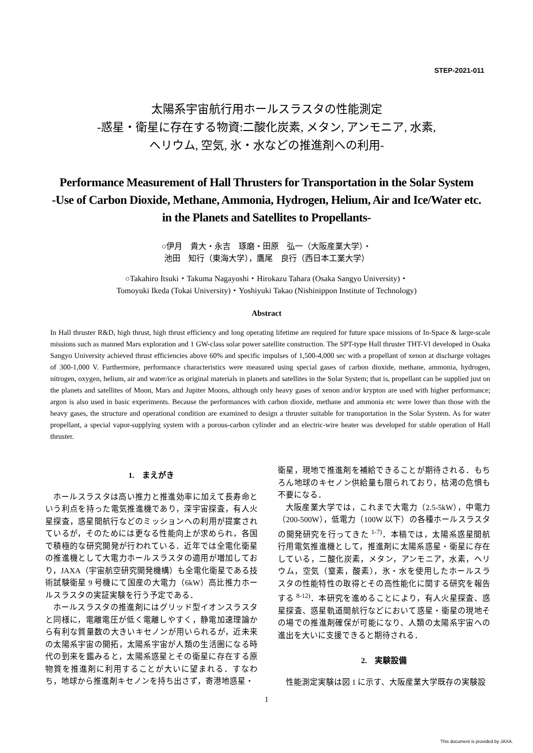STEP-2021-011
太陽系宇宙航行用ホールスラスタの性能測定
-惑星・衛星に存在する物資:二酸化炭素, メタン, アンモニア, 水素,
ヘリウム, 空気, 氷・水などの推進剤への利用-
Performance Measurement of Hall Thrusters for Transportation in the Solar System
-Use of Carbon Dioxide, Methane, Ammonia, Hydrogen, Helium, Air and Ice/Water etc.
in the Planets and Satellites to Propellants-
○伊月　貴大・永吉　琢磨・田原　弘一（大阪産業大学）・
池田　知行（東海大学），鷹尾　良行（西日本工業大学）
○Takahiro Itsuki・Takuma Nagayoshi・Hirokazu Tahara (Osaka Sangyo University)・
Tomoyuki Ikeda (Tokai University)・Yoshiyuki Takao (Nishinippon Institute of Technology)
Abstract
In Hall thruster R&D, high thrust, high thrust efficiency and long operating lifetime are required for future space missions of In-Space & large-scale missions such as manned Mars exploration and 1 GW-class solar power satellite construction. The SPT-type Hall thruster THT-VI developed in Osaka Sangyo University achieved thrust efficiencies above 60% and specific impulses of 1,500-4,000 sec with a propellant of xenon at discharge voltages of 300-1,000 V. Furthermore, performance characteristics were measured using special gases of carbon dioxide, methane, ammonia, hydrogen, nitrogen, oxygen, helium, air and water/ice as original materials in planets and satellites in the Solar System; that is, propellant can be supplied just on the planets and satellites of Moon, Mars and Jupiter Moons, although only heavy gases of xenon and/or krypton are used with higher performance; argon is also used in basic experiments. Because the performances with carbon dioxide, methane and ammonia etc were lower than those with the heavy gases, the structure and operational condition are examined to design a thruster suitable for transportation in the Solar System. As for water propellant, a special vapor-supplying system with a porous-carbon cylinder and an electric-wire heater was developed for stable operation of Hall thruster.
1.　まえがき
ホールスラスタは高い推力と推進効率に加えて長寿命という利点を持った電気推進機であり，深宇宙探査，有人火星探査，惑星間航行などのミッションへの利用が提案されているが，そのためには更なる性能向上が求められ，各国で積極的な研究開発が行われている．近年では全電化衛星の推進機として大電力ホールスラスタの適用が増加しており，JAXA（宇宙航空研究開発機構）も全電化衛星である技術試験衛星 9 号機にて国産の大電力（6kW）高比推力ホールスラスタの実証実験を行う予定である．
ホールスラスタの推進剤にはグリッド型イオンスラスタと同様に，電離電圧が低く電離しやすく，静電加速理論から有利な質量数の大きいキセノンが用いられるが，近未来の太陽系宇宙の開拓，太陽系宇宙が人類の生活圏になる時代の到来を鑑みると，太陽系惑星とその衛星に存在する原物質を推進剤に利用することが大いに望まれる．すなわち，地球から推進剤キセノンを持ち出さず，寄港地惑星・
衛星，現地で推進剤を補給できることが期待される．もちろん地球のキセノン供給量も限られており，枯渇の危惧も不要になる．
大阪産業大学では，これまで大電力（2.5-5kW），中電力（200-500W），低電力（100W 以下）の各種ホールスラスタの開発研究を行ってきた <sup>1-7)</sup>．本稿では，太陽系惑星間航行用電気推進機として，推進剤に太陽系惑星・衛星に存在している，二酸化炭素，メタン，アンモニア，水素，ヘリウム，空気（窒素，酸素），氷・水を使用したホールスラスタの性能特性の取得とその高性能化に関する研究を報告する <sup>8-12)</sup>．本研究を進めることにより，有人火星探査、惑星探査、惑星軌道間航行などにおいて惑星・衛星の現地その場での推進剤確保が可能になり、人類の太陽系宇宙への進出を大いに支援できると期待される．
2.　実験設備
性能測定実験は図 1 に示す、大阪産業大学既存の実験設
1
This document is provided by JAXA.